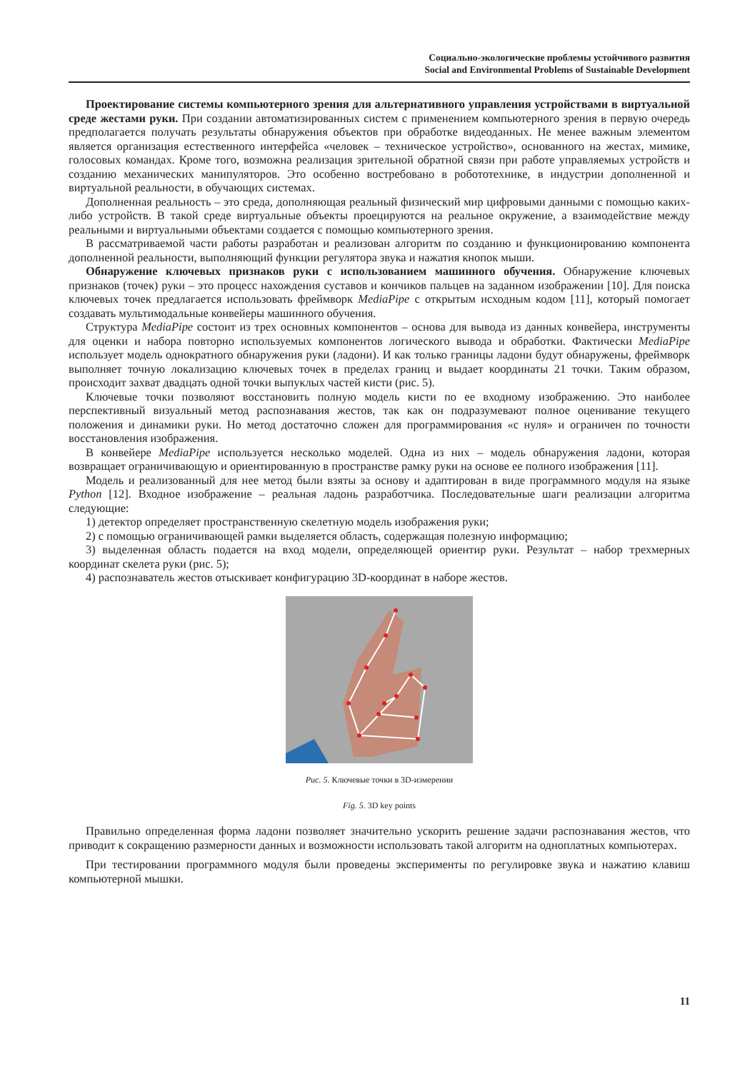Социально-экологические проблемы устойчивого развития
Social and Environmental Problems of Sustainable Development
Проектирование системы компьютерного зрения для альтернативного управления устройствами в виртуальной среде жестами руки. При создании автоматизированных систем с применением компьютерного зрения в первую очередь предполагается получать результаты обнаружения объектов при обработке видеоданных. Не менее важным элементом является организация естественного интерфейса «человек – техническое устройство», основанного на жестах, мимике, голосовых командах. Кроме того, возможна реализация зрительной обратной связи при работе управляемых устройств и созданию механических манипуляторов. Это особенно востребовано в робототехнике, в индустрии дополненной и виртуальной реальности, в обучающих системах.
Дополненная реальность – это среда, дополняющая реальный физический мир цифровыми данными с помощью каких-либо устройств. В такой среде виртуальные объекты проецируются на реальное окружение, а взаимодействие между реальными и виртуальными объектами создается с помощью компьютерного зрения.
В рассматриваемой части работы разработан и реализован алгоритм по созданию и функционированию компонента дополненной реальности, выполняющий функции регулятора звука и нажатия кнопок мыши.
Обнаружение ключевых признаков руки с использованием машинного обучения. Обнаружение ключевых признаков (точек) руки – это процесс нахождения суставов и кончиков пальцев на заданном изображении [10]. Для поиска ключевых точек предлагается использовать фреймворк MediaPipe с открытым исходным кодом [11], который помогает создавать мультимодальные конвейеры машинного обучения.
Структура MediaPipe состоит из трех основных компонентов – основа для вывода из данных конвейера, инструменты для оценки и набора повторно используемых компонентов логического вывода и обработки. Фактически MediaPipe использует модель однократного обнаружения руки (ладони). И как только границы ладони будут обнаружены, фреймворк выполняет точную локализацию ключевых точек в пределах границ и выдает координаты 21 точки. Таким образом, происходит захват двадцать одной точки выпуклых частей кисти (рис. 5).
Ключевые точки позволяют восстановить полную модель кисти по ее входному изображению. Это наиболее перспективный визуальный метод распознавания жестов, так как он подразумевают полное оценивание текущего положения и динамики руки. Но метод достаточно сложен для программирования «с нуля» и ограничен по точности восстановления изображения.
В конвейере MediaPipe используется несколько моделей. Одна из них – модель обнаружения ладони, которая возвращает ограничивающую и ориентированную в пространстве рамку руки на основе ее полного изображения [11].
Модель и реализованный для нее метод были взяты за основу и адаптирован в виде программного модуля на языке Python [12]. Входное изображение – реальная ладонь разработчика. Последовательные шаги реализации алгоритма следующие:
1) детектор определяет пространственную скелетную модель изображения руки;
2) с помощью ограничивающей рамки выделяется область, содержащая полезную информацию;
3) выделенная область подается на вход модели, определяющей ориентир руки. Результат – набор трехмерных координат скелета руки (рис. 5);
4) распознаватель жестов отыскивает конфигурацию 3D-координат в наборе жестов.
Рис. 5. Ключевые точки в 3D-измерении
Fig. 5. 3D key points
Правильно определенная форма ладони позволяет значительно ускорить решение задачи распознавания жестов, что приводит к сокращению размерности данных и возможности использовать такой алгоритм на одноплатных компьютерах.
При тестировании программного модуля были проведены эксперименты по регулировке звука и нажатию клавиш компьютерной мышки.
11